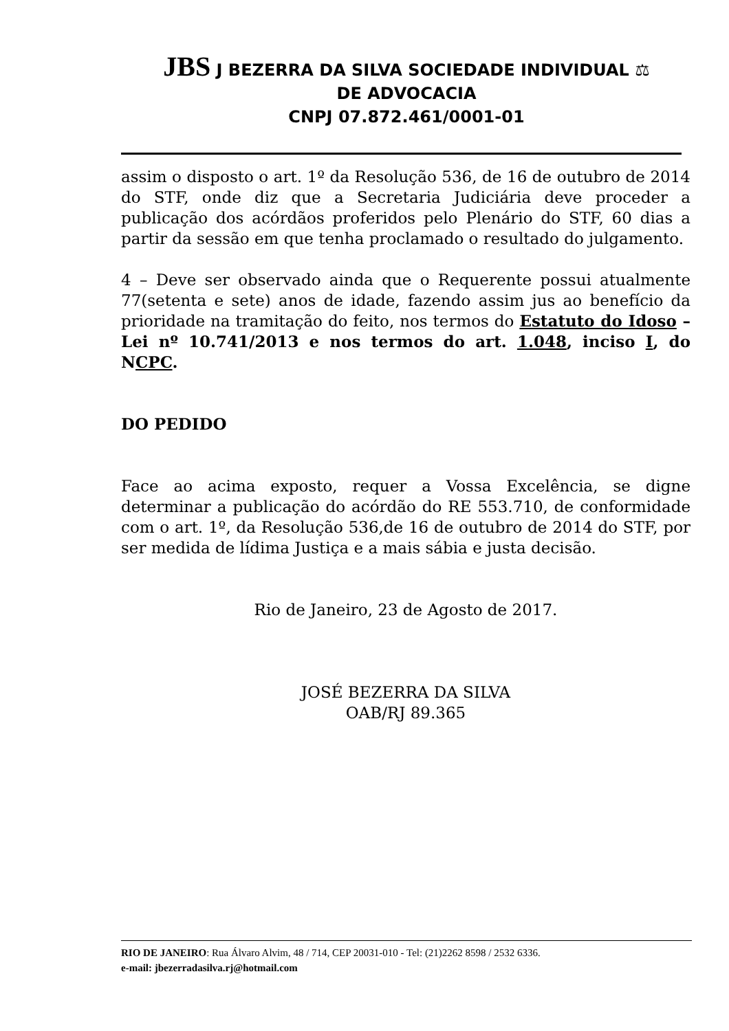JBS J BEZERRA DA SILVA SOCIEDADE INDIVIDUAL ⚖
DE ADVOCACIA
CNPJ 07.872.461/0001-01
assim o disposto o art. 1º da Resolução 536, de 16 de outubro de 2014 do STF, onde diz que a Secretaria Judiciária deve proceder a publicação dos acórdãos proferidos pelo Plenário do STF, 60 dias a partir da sessão em que tenha proclamado o resultado do julgamento.
4 – Deve ser observado ainda que o Requerente possui atualmente 77(setenta e sete) anos de idade, fazendo assim jus ao benefício da prioridade na tramitação do feito, nos termos do Estatuto do Idoso – Lei nº 10.741/2013 e nos termos do art. 1.048, inciso I, do NCPC.
DO PEDIDO
Face ao acima exposto, requer a Vossa Excelência, se digne determinar a publicação do acórdão do RE 553.710, de conformidade com o art. 1º, da Resolução 536,de 16 de outubro de 2014 do STF, por ser medida de lídima Justiça e a mais sábia e justa decisão.
Rio de Janeiro, 23 de Agosto de 2017.
JOSÉ BEZERRA DA SILVA
OAB/RJ 89.365
RIO DE JANEIRO: Rua Álvaro Alvim, 48 / 714, CEP 20031-010 - Tel: (21)2262 8598 / 2532 6336.
e-mail: jbezerradasilva.rj@hotmail.com